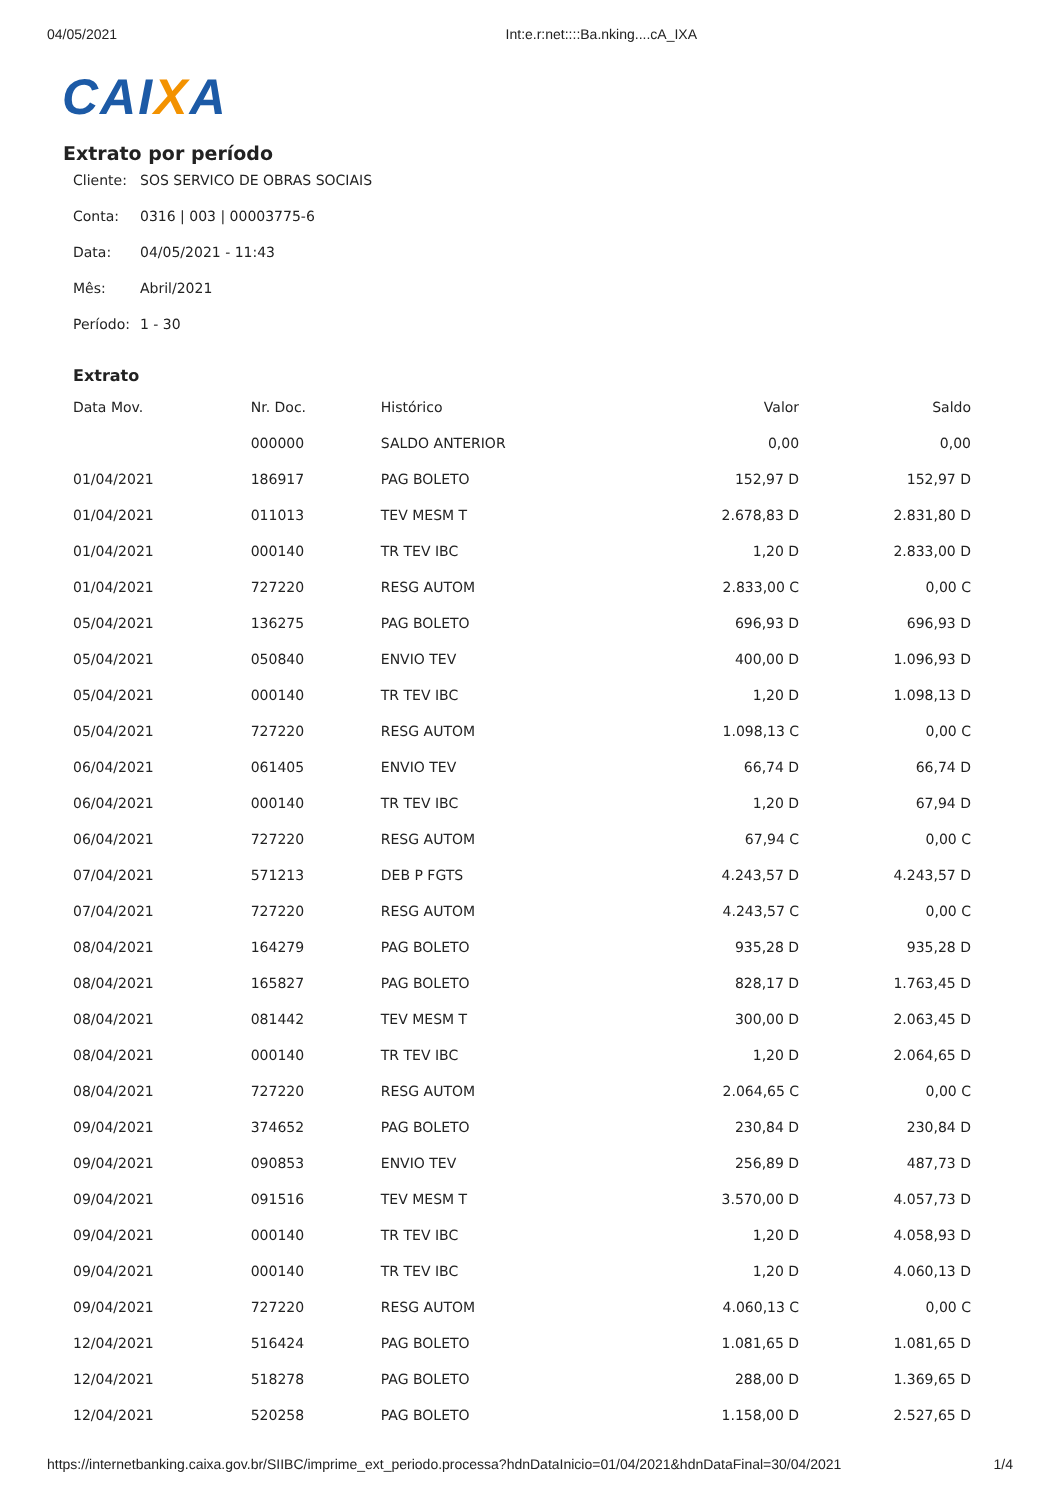04/05/2021 Int:e.r:net::::Ba.nking....cA_IXA
CAIXA
Extrato por período
Cliente: SOS SERVICO DE OBRAS SOCIAIS
Conta: 0316 | 003 | 00003775-6
Data: 04/05/2021 - 11:43
Mês: Abril/2021
Período: 1 - 30
Extrato
| Data Mov. | Nr. Doc. | Histórico | Valor | Saldo |
| --- | --- | --- | --- | --- |
| | 000000 | SALDO ANTERIOR | 0,00 | 0,00 |
| 01/04/2021 | 186917 | PAG BOLETO | 152,97 D | 152,97 D |
| 01/04/2021 | 011013 | TEV MESM T | 2.678,83 D | 2.831,80 D |
| 01/04/2021 | 000140 | TR TEV IBC | 1,20 D | 2.833,00 D |
| 01/04/2021 | 727220 | RESG AUTOM | 2.833,00 C | 0,00 C |
| 05/04/2021 | 136275 | PAG BOLETO | 696,93 D | 696,93 D |
| 05/04/2021 | 050840 | ENVIO TEV | 400,00 D | 1.096,93 D |
| 05/04/2021 | 000140 | TR TEV IBC | 1,20 D | 1.098,13 D |
| 05/04/2021 | 727220 | RESG AUTOM | 1.098,13 C | 0,00 C |
| 06/04/2021 | 061405 | ENVIO TEV | 66,74 D | 66,74 D |
| 06/04/2021 | 000140 | TR TEV IBC | 1,20 D | 67,94 D |
| 06/04/2021 | 727220 | RESG AUTOM | 67,94 C | 0,00 C |
| 07/04/2021 | 571213 | DEB P FGTS | 4.243,57 D | 4.243,57 D |
| 07/04/2021 | 727220 | RESG AUTOM | 4.243,57 C | 0,00 C |
| 08/04/2021 | 164279 | PAG BOLETO | 935,28 D | 935,28 D |
| 08/04/2021 | 165827 | PAG BOLETO | 828,17 D | 1.763,45 D |
| 08/04/2021 | 081442 | TEV MESM T | 300,00 D | 2.063,45 D |
| 08/04/2021 | 000140 | TR TEV IBC | 1,20 D | 2.064,65 D |
| 08/04/2021 | 727220 | RESG AUTOM | 2.064,65 C | 0,00 C |
| 09/04/2021 | 374652 | PAG BOLETO | 230,84 D | 230,84 D |
| 09/04/2021 | 090853 | ENVIO TEV | 256,89 D | 487,73 D |
| 09/04/2021 | 091516 | TEV MESM T | 3.570,00 D | 4.057,73 D |
| 09/04/2021 | 000140 | TR TEV IBC | 1,20 D | 4.058,93 D |
| 09/04/2021 | 000140 | TR TEV IBC | 1,20 D | 4.060,13 D |
| 09/04/2021 | 727220 | RESG AUTOM | 4.060,13 C | 0,00 C |
| 12/04/2021 | 516424 | PAG BOLETO | 1.081,65 D | 1.081,65 D |
| 12/04/2021 | 518278 | PAG BOLETO | 288,00 D | 1.369,65 D |
| 12/04/2021 | 520258 | PAG BOLETO | 1.158,00 D | 2.527,65 D |
https://internetbanking.caixa.gov.br/SIIBC/imprime_ext_periodo.processa?hdnDataInicio=01/04/2021&hdnDataFinal=30/04/2021 1/4